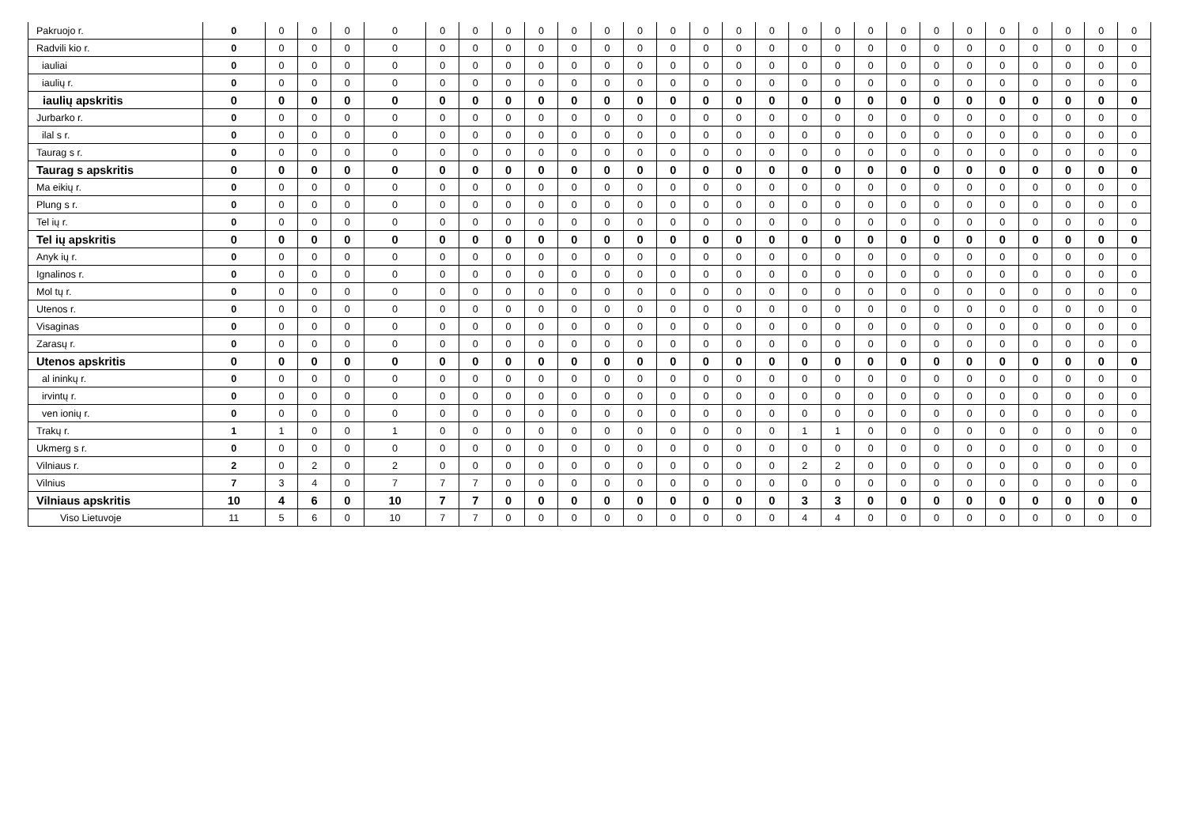| Pakruojo r. | 0 | 0 | 0 | 0 | 0 | 0 | 0 | 0 | 0 | 0 | 0 | 0 | 0 | 0 | 0 | 0 | 0 | 0 | 0 | 0 | 0 | 0 | 0 | 0 | 0 | 0 | 0 |
| Radvili kio r. | 0 | 0 | 0 | 0 | 0 | 0 | 0 | 0 | 0 | 0 | 0 | 0 | 0 | 0 | 0 | 0 | 0 | 0 | 0 | 0 | 0 | 0 | 0 | 0 | 0 | 0 | 0 |
| iauliai | 0 | 0 | 0 | 0 | 0 | 0 | 0 | 0 | 0 | 0 | 0 | 0 | 0 | 0 | 0 | 0 | 0 | 0 | 0 | 0 | 0 | 0 | 0 | 0 | 0 | 0 | 0 |
| iaulių r. | 0 | 0 | 0 | 0 | 0 | 0 | 0 | 0 | 0 | 0 | 0 | 0 | 0 | 0 | 0 | 0 | 0 | 0 | 0 | 0 | 0 | 0 | 0 | 0 | 0 | 0 | 0 |
| iaulių apskritis | 0 | 0 | 0 | 0 | 0 | 0 | 0 | 0 | 0 | 0 | 0 | 0 | 0 | 0 | 0 | 0 | 0 | 0 | 0 | 0 | 0 | 0 | 0 | 0 | 0 | 0 | 0 |
| Jurbarko r. | 0 | 0 | 0 | 0 | 0 | 0 | 0 | 0 | 0 | 0 | 0 | 0 | 0 | 0 | 0 | 0 | 0 | 0 | 0 | 0 | 0 | 0 | 0 | 0 | 0 | 0 | 0 |
| ilal s r. | 0 | 0 | 0 | 0 | 0 | 0 | 0 | 0 | 0 | 0 | 0 | 0 | 0 | 0 | 0 | 0 | 0 | 0 | 0 | 0 | 0 | 0 | 0 | 0 | 0 | 0 | 0 |
| Taurag s r. | 0 | 0 | 0 | 0 | 0 | 0 | 0 | 0 | 0 | 0 | 0 | 0 | 0 | 0 | 0 | 0 | 0 | 0 | 0 | 0 | 0 | 0 | 0 | 0 | 0 | 0 | 0 |
| Taurag s apskritis | 0 | 0 | 0 | 0 | 0 | 0 | 0 | 0 | 0 | 0 | 0 | 0 | 0 | 0 | 0 | 0 | 0 | 0 | 0 | 0 | 0 | 0 | 0 | 0 | 0 | 0 | 0 |
| Ma eikių r. | 0 | 0 | 0 | 0 | 0 | 0 | 0 | 0 | 0 | 0 | 0 | 0 | 0 | 0 | 0 | 0 | 0 | 0 | 0 | 0 | 0 | 0 | 0 | 0 | 0 | 0 | 0 |
| Plung s r. | 0 | 0 | 0 | 0 | 0 | 0 | 0 | 0 | 0 | 0 | 0 | 0 | 0 | 0 | 0 | 0 | 0 | 0 | 0 | 0 | 0 | 0 | 0 | 0 | 0 | 0 | 0 |
| Tel ių r. | 0 | 0 | 0 | 0 | 0 | 0 | 0 | 0 | 0 | 0 | 0 | 0 | 0 | 0 | 0 | 0 | 0 | 0 | 0 | 0 | 0 | 0 | 0 | 0 | 0 | 0 | 0 |
| Tel ių apskritis | 0 | 0 | 0 | 0 | 0 | 0 | 0 | 0 | 0 | 0 | 0 | 0 | 0 | 0 | 0 | 0 | 0 | 0 | 0 | 0 | 0 | 0 | 0 | 0 | 0 | 0 | 0 |
| Anyk ių r. | 0 | 0 | 0 | 0 | 0 | 0 | 0 | 0 | 0 | 0 | 0 | 0 | 0 | 0 | 0 | 0 | 0 | 0 | 0 | 0 | 0 | 0 | 0 | 0 | 0 | 0 | 0 |
| Ignalinos r. | 0 | 0 | 0 | 0 | 0 | 0 | 0 | 0 | 0 | 0 | 0 | 0 | 0 | 0 | 0 | 0 | 0 | 0 | 0 | 0 | 0 | 0 | 0 | 0 | 0 | 0 | 0 |
| Mol tų r. | 0 | 0 | 0 | 0 | 0 | 0 | 0 | 0 | 0 | 0 | 0 | 0 | 0 | 0 | 0 | 0 | 0 | 0 | 0 | 0 | 0 | 0 | 0 | 0 | 0 | 0 | 0 |
| Utenos r. | 0 | 0 | 0 | 0 | 0 | 0 | 0 | 0 | 0 | 0 | 0 | 0 | 0 | 0 | 0 | 0 | 0 | 0 | 0 | 0 | 0 | 0 | 0 | 0 | 0 | 0 | 0 |
| Visaginas | 0 | 0 | 0 | 0 | 0 | 0 | 0 | 0 | 0 | 0 | 0 | 0 | 0 | 0 | 0 | 0 | 0 | 0 | 0 | 0 | 0 | 0 | 0 | 0 | 0 | 0 | 0 |
| Zarasų r. | 0 | 0 | 0 | 0 | 0 | 0 | 0 | 0 | 0 | 0 | 0 | 0 | 0 | 0 | 0 | 0 | 0 | 0 | 0 | 0 | 0 | 0 | 0 | 0 | 0 | 0 | 0 |
| Utenos apskritis | 0 | 0 | 0 | 0 | 0 | 0 | 0 | 0 | 0 | 0 | 0 | 0 | 0 | 0 | 0 | 0 | 0 | 0 | 0 | 0 | 0 | 0 | 0 | 0 | 0 | 0 | 0 |
| al ininkų r. | 0 | 0 | 0 | 0 | 0 | 0 | 0 | 0 | 0 | 0 | 0 | 0 | 0 | 0 | 0 | 0 | 0 | 0 | 0 | 0 | 0 | 0 | 0 | 0 | 0 | 0 | 0 |
| irvintų r. | 0 | 0 | 0 | 0 | 0 | 0 | 0 | 0 | 0 | 0 | 0 | 0 | 0 | 0 | 0 | 0 | 0 | 0 | 0 | 0 | 0 | 0 | 0 | 0 | 0 | 0 | 0 |
| ven ionių r. | 0 | 0 | 0 | 0 | 0 | 0 | 0 | 0 | 0 | 0 | 0 | 0 | 0 | 0 | 0 | 0 | 0 | 0 | 0 | 0 | 0 | 0 | 0 | 0 | 0 | 0 | 0 |
| Trakų r. | 1 | 1 | 0 | 0 | 1 | 0 | 0 | 0 | 0 | 0 | 0 | 0 | 0 | 0 | 0 | 0 | 1 | 1 | 0 | 0 | 0 | 0 | 0 | 0 | 0 | 0 | 0 |
| Ukmerg s r. | 0 | 0 | 0 | 0 | 0 | 0 | 0 | 0 | 0 | 0 | 0 | 0 | 0 | 0 | 0 | 0 | 0 | 0 | 0 | 0 | 0 | 0 | 0 | 0 | 0 | 0 | 0 |
| Vilniaus r. | 2 | 0 | 2 | 0 | 2 | 0 | 0 | 0 | 0 | 0 | 0 | 0 | 0 | 0 | 0 | 0 | 2 | 2 | 0 | 0 | 0 | 0 | 0 | 0 | 0 | 0 | 0 |
| Vilnius | 7 | 3 | 4 | 0 | 7 | 7 | 7 | 0 | 0 | 0 | 0 | 0 | 0 | 0 | 0 | 0 | 0 | 0 | 0 | 0 | 0 | 0 | 0 | 0 | 0 | 0 | 0 |
| Vilniaus apskritis | 10 | 4 | 6 | 0 | 10 | 7 | 7 | 0 | 0 | 0 | 0 | 0 | 0 | 0 | 0 | 0 | 3 | 3 | 0 | 0 | 0 | 0 | 0 | 0 | 0 | 0 | 0 |
| Viso Lietuvoje | 11 | 5 | 6 | 0 | 10 | 7 | 7 | 0 | 0 | 0 | 0 | 0 | 0 | 0 | 0 | 0 | 4 | 4 | 0 | 0 | 0 | 0 | 0 | 0 | 0 | 0 | 0 |